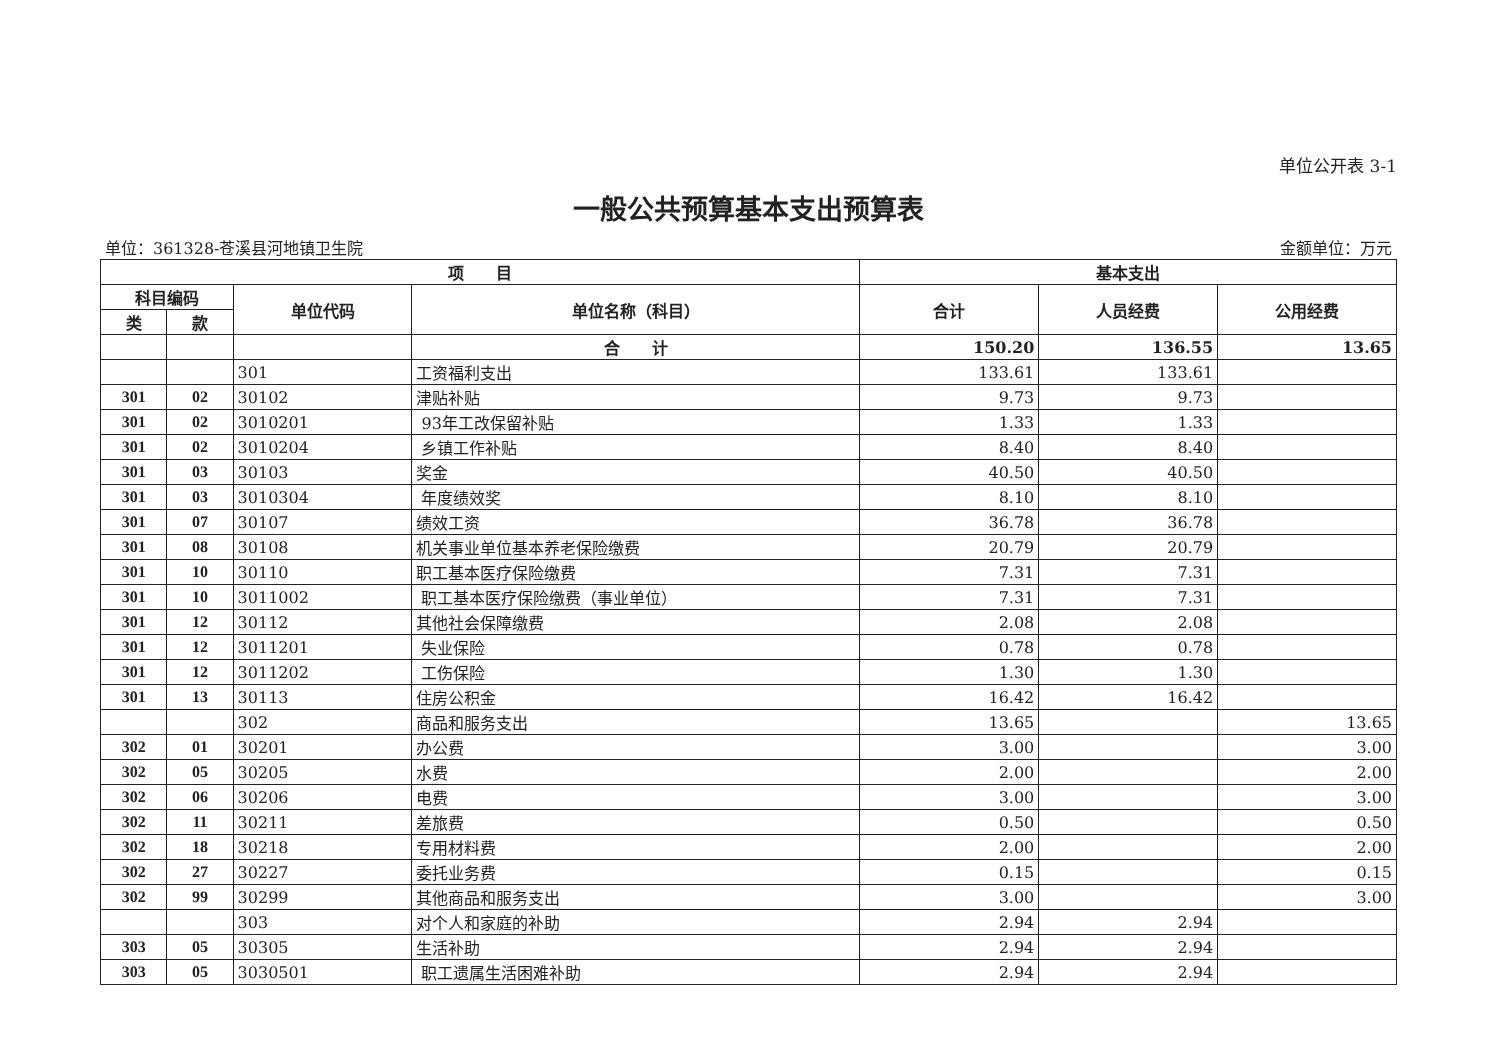单位公开表 3-1
一般公共预算基本支出预算表
单位：361328-苍溪县河地镇卫生院 金额单位：万元
| 项 目 | | | | 基本支出 | | |
| --- | --- | --- | --- | --- | --- | --- |
| 科目编码 | | 单位代码 | 单位名称（科目） | 合计 | 人员经费 | 公用经费 |
| 类 | 款 | | | | | |
| | | | 合 计 | 150.20 | 136.55 | 13.65 |
| | | 301 | 工资福利支出 | 133.61 | 133.61 | |
| 301 | 02 | 30102 | 津贴补贴 | 9.73 | 9.73 | |
| 301 | 02 | 3010201 | 93年工改保留补贴 | 1.33 | 1.33 | |
| 301 | 02 | 3010204 | 乡镇工作补贴 | 8.40 | 8.40 | |
| 301 | 03 | 30103 | 奖金 | 40.50 | 40.50 | |
| 301 | 03 | 3010304 | 年度绩效奖 | 8.10 | 8.10 | |
| 301 | 07 | 30107 | 绩效工资 | 36.78 | 36.78 | |
| 301 | 08 | 30108 | 机关事业单位基本养老保险缴费 | 20.79 | 20.79 | |
| 301 | 10 | 30110 | 职工基本医疗保险缴费 | 7.31 | 7.31 | |
| 301 | 10 | 3011002 | 职工基本医疗保险缴费（事业单位） | 7.31 | 7.31 | |
| 301 | 12 | 30112 | 其他社会保障缴费 | 2.08 | 2.08 | |
| 301 | 12 | 3011201 | 失业保险 | 0.78 | 0.78 | |
| 301 | 12 | 3011202 | 工伤保险 | 1.30 | 1.30 | |
| 301 | 13 | 30113 | 住房公积金 | 16.42 | 16.42 | |
| | | 302 | 商品和服务支出 | 13.65 | | 13.65 |
| 302 | 01 | 30201 | 办公费 | 3.00 | | 3.00 |
| 302 | 05 | 30205 | 水费 | 2.00 | | 2.00 |
| 302 | 06 | 30206 | 电费 | 3.00 | | 3.00 |
| 302 | 11 | 30211 | 差旅费 | 0.50 | | 0.50 |
| 302 | 18 | 30218 | 专用材料费 | 2.00 | | 2.00 |
| 302 | 27 | 30227 | 委托业务费 | 0.15 | | 0.15 |
| 302 | 99 | 30299 | 其他商品和服务支出 | 3.00 | | 3.00 |
| | | 303 | 对个人和家庭的补助 | 2.94 | 2.94 | |
| 303 | 05 | 30305 | 生活补助 | 2.94 | 2.94 | |
| 303 | 05 | 3030501 | 职工遗属生活困难补助 | 2.94 | 2.94 | |